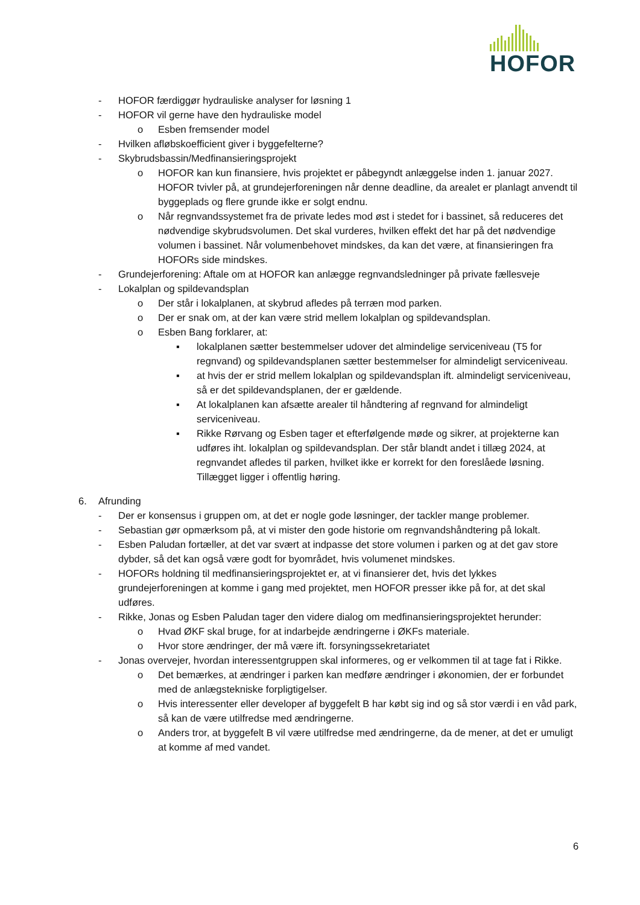HOFOR
- HOFOR færdiggør hydrauliske analyser for løsning 1
- HOFOR vil gerne have den hydrauliske model
o Esben fremsender model
- Hvilken afløbskoefficient giver i byggefelterne?
- Skybrudsbassin/Medfinansieringsprojekt
o HOFOR kan kun finansiere, hvis projektet er påbegyndt anlæggelse inden 1. januar 2027. HOFOR tvivler på, at grundejerforeningen når denne deadline, da arealet er planlagt anvendt til byggeplads og flere grunde ikke er solgt endnu.
o Når regnvandssystemet fra de private ledes mod øst i stedet for i bassinet, så reduceres det nødvendige skybrudsvolumen. Det skal vurderes, hvilken effekt det har på det nødvendige volumen i bassinet. Når volumenbehovet mindskes, da kan det være, at finansieringen fra HOFORs side mindskes.
- Grundejerforening: Aftale om at HOFOR kan anlægge regnvandsledninger på private fællesveje
- Lokalplan og spildevandsplan
o Der står i lokalplanen, at skybrud afledes på terræn mod parken.
o Der er snak om, at der kan være strid mellem lokalplan og spildevandsplan.
o Esben Bang forklarer, at:
▪ lokalplanen sætter bestemmelser udover det almindelige serviceniveau (T5 for regnvand) og spildevandsplanen sætter bestemmelser for almindeligt serviceniveau.
▪ at hvis der er strid mellem lokalplan og spildevandsplan ift. almindeligt serviceniveau, så er det spildevandsplanen, der er gældende.
▪ At lokalplanen kan afsætte arealer til håndtering af regnvand for almindeligt serviceniveau.
▪ Rikke Rørvang og Esben tager et efterfølgende møde og sikrer, at projekterne kan udføres iht. lokalplan og spildevandsplan. Der står blandt andet i tillæg 2024, at regnvandet afledes til parken, hvilket ikke er korrekt for den foreslåede løsning. Tillægget ligger i offentlig høring.
6. Afrunding
- Der er konsensus i gruppen om, at det er nogle gode løsninger, der tackler mange problemer.
- Sebastian gør opmærksom på, at vi mister den gode historie om regnvandshåndtering på lokalt.
- Esben Paludan fortæller, at det var svært at indpasse det store volumen i parken og at det gav store dybder, så det kan også være godt for byområdet, hvis volumenet mindskes.
- HOFORs holdning til medfinansieringsprojektet er, at vi finansierer det, hvis det lykkes grundejerforeningen at komme i gang med projektet, men HOFOR presser ikke på for, at det skal udføres.
- Rikke, Jonas og Esben Paludan tager den videre dialog om medfinansieringsprojektet herunder:
o Hvad ØKF skal bruge, for at indarbejde ændringerne i ØKFs materiale.
o Hvor store ændringer, der må være ift. forsyningssekretariatet
- Jonas overvejer, hvordan interessentgruppen skal informeres, og er velkommen til at tage fat i Rikke.
o Det bemærkes, at ændringer i parken kan medføre ændringer i økonomien, der er forbundet med de anlægstekniske forpligtigelser.
o Hvis interessenter eller developer af byggefelt B har købt sig ind og så stor værdi i en våd park, så kan de være utilfredse med ændringerne.
o Anders tror, at byggefelt B vil være utilfredse med ændringerne, da de mener, at det er umuligt at komme af med vandet.
6